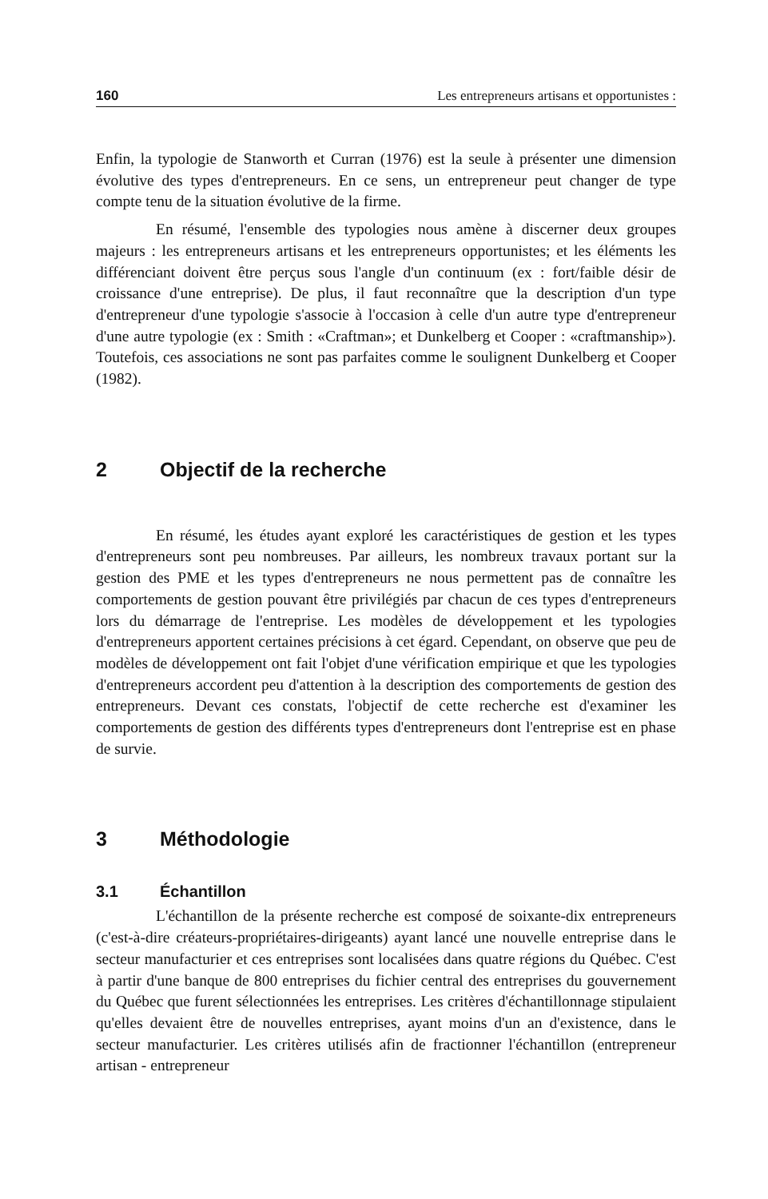160 Les entrepreneurs artisans et opportunistes :
Enfin, la typologie de Stanworth et Curran (1976) est la seule à présenter une dimension évolutive des types d'entrepreneurs. En ce sens, un entrepreneur peut changer de type compte tenu de la situation évolutive de la firme.
En résumé, l'ensemble des typologies nous amène à discerner deux groupes majeurs : les entrepreneurs artisans et les entrepreneurs opportunistes; et les éléments les différenciant doivent être perçus sous l'angle d'un continuum (ex : fort/faible désir de croissance d'une entreprise). De plus, il faut reconnaître que la description d'un type d'entrepreneur d'une typologie s'associe à l'occasion à celle d'un autre type d'entrepreneur d'une autre typologie (ex : Smith : «Craftman»; et Dunkelberg et Cooper : «craftmanship»). Toutefois, ces associations ne sont pas parfaites comme le soulignent Dunkelberg et Cooper (1982).
2 Objectif de la recherche
En résumé, les études ayant exploré les caractéristiques de gestion et les types d'entrepreneurs sont peu nombreuses. Par ailleurs, les nombreux travaux portant sur la gestion des PME et les types d'entrepreneurs ne nous permettent pas de connaître les comportements de gestion pouvant être privilégiés par chacun de ces types d'entrepreneurs lors du démarrage de l'entreprise. Les modèles de développement et les typologies d'entrepreneurs apportent certaines précisions à cet égard. Cependant, on observe que peu de modèles de développement ont fait l'objet d'une vérification empirique et que les typologies d'entrepreneurs accordent peu d'attention à la description des comportements de gestion des entrepreneurs. Devant ces constats, l'objectif de cette recherche est d'examiner les comportements de gestion des différents types d'entrepreneurs dont l'entreprise est en phase de survie.
3 Méthodologie
3.1 Échantillon
L'échantillon de la présente recherche est composé de soixante-dix entrepreneurs (c'est-à-dire créateurs-propriétaires-dirigeants) ayant lancé une nouvelle entreprise dans le secteur manufacturier et ces entreprises sont localisées dans quatre régions du Québec. C'est à partir d'une banque de 800 entreprises du fichier central des entreprises du gouvernement du Québec que furent sélectionnées les entreprises. Les critères d'échantillonnage stipulaient qu'elles devaient être de nouvelles entreprises, ayant moins d'un an d'existence, dans le secteur manufacturier. Les critères utilisés afin de fractionner l'échantillon (entrepreneur artisan - entrepreneur